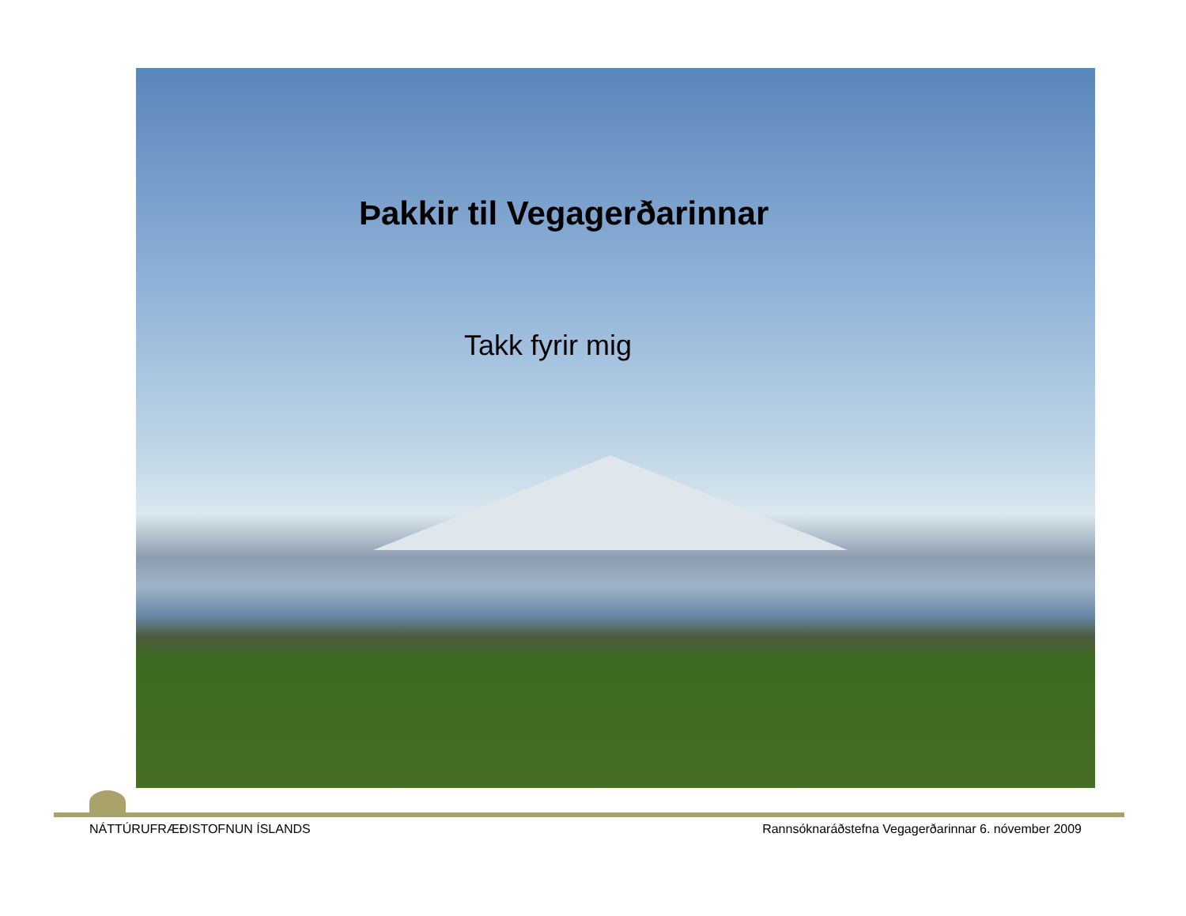Þakkir til Vegagerðarinnar
Takk fyrir mig
NÁTTÚRUFRÆÐISTOFNUN ÍSLANDS Rannsóknaráðstefna Vegagerðarinnar 6. nóvember 2009